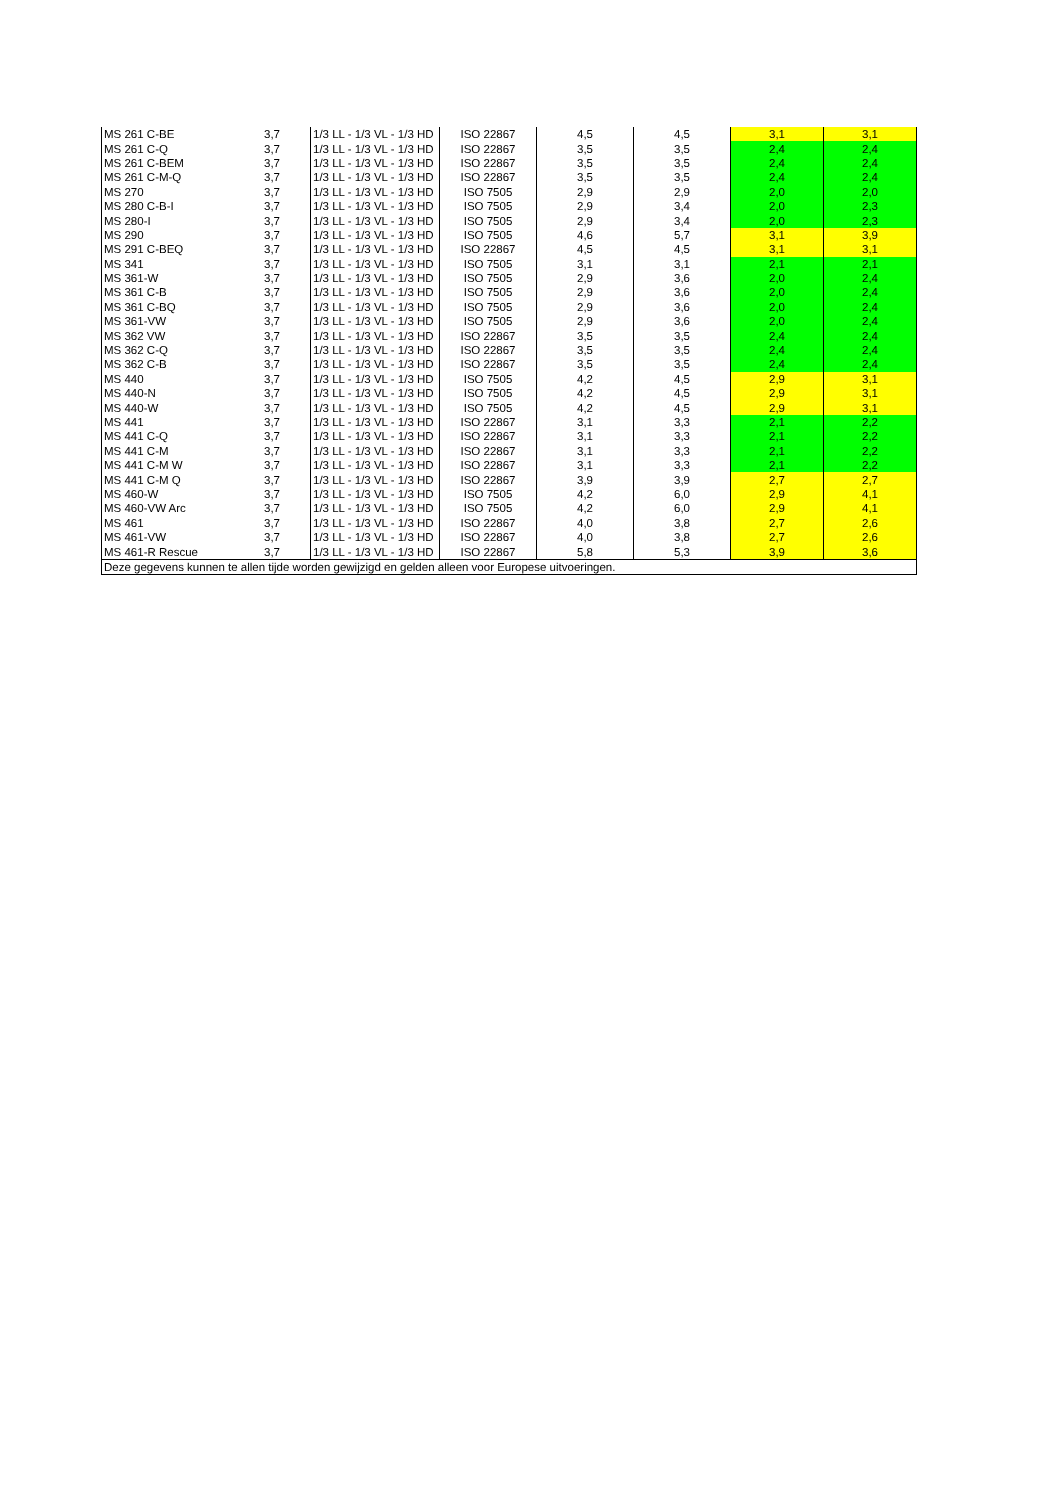| MS 261 C-BE | 3,7 | 1/3 LL - 1/3 VL - 1/3 HD | ISO 22867 | 4,5 | 4,5 | 3,1 | 3,1 |
| MS 261 C-Q | 3,7 | 1/3 LL - 1/3 VL - 1/3 HD | ISO 22867 | 3,5 | 3,5 | 2,4 | 2,4 |
| MS 261 C-BEM | 3,7 | 1/3 LL - 1/3 VL - 1/3 HD | ISO 22867 | 3,5 | 3,5 | 2,4 | 2,4 |
| MS 261 C-M-Q | 3,7 | 1/3 LL - 1/3 VL - 1/3 HD | ISO 22867 | 3,5 | 3,5 | 2,4 | 2,4 |
| MS 270 | 3,7 | 1/3 LL - 1/3 VL - 1/3 HD | ISO 7505 | 2,9 | 2,9 | 2,0 | 2,0 |
| MS 280 C-B-I | 3,7 | 1/3 LL - 1/3 VL - 1/3 HD | ISO 7505 | 2,9 | 3,4 | 2,0 | 2,3 |
| MS 280-I | 3,7 | 1/3 LL - 1/3 VL - 1/3 HD | ISO 7505 | 2,9 | 3,4 | 2,0 | 2,3 |
| MS 290 | 3,7 | 1/3 LL - 1/3 VL - 1/3 HD | ISO 7505 | 4,6 | 5,7 | 3,1 | 3,9 |
| MS 291 C-BEQ | 3,7 | 1/3 LL - 1/3 VL - 1/3 HD | ISO 22867 | 4,5 | 4,5 | 3,1 | 3,1 |
| MS 341 | 3,7 | 1/3 LL - 1/3 VL - 1/3 HD | ISO 7505 | 3,1 | 3,1 | 2,1 | 2,1 |
| MS 361-W | 3,7 | 1/3 LL - 1/3 VL - 1/3 HD | ISO 7505 | 2,9 | 3,6 | 2,0 | 2,4 |
| MS 361 C-B | 3,7 | 1/3 LL - 1/3 VL - 1/3 HD | ISO 7505 | 2,9 | 3,6 | 2,0 | 2,4 |
| MS 361 C-BQ | 3,7 | 1/3 LL - 1/3 VL - 1/3 HD | ISO 7505 | 2,9 | 3,6 | 2,0 | 2,4 |
| MS 361-VW | 3,7 | 1/3 LL - 1/3 VL - 1/3 HD | ISO 7505 | 2,9 | 3,6 | 2,0 | 2,4 |
| MS 362 VW | 3,7 | 1/3 LL - 1/3 VL - 1/3 HD | ISO 22867 | 3,5 | 3,5 | 2,4 | 2,4 |
| MS 362 C-Q | 3,7 | 1/3 LL - 1/3 VL - 1/3 HD | ISO 22867 | 3,5 | 3,5 | 2,4 | 2,4 |
| MS 362 C-B | 3,7 | 1/3 LL - 1/3 VL - 1/3 HD | ISO 22867 | 3,5 | 3,5 | 2,4 | 2,4 |
| MS 440 | 3,7 | 1/3 LL - 1/3 VL - 1/3 HD | ISO 7505 | 4,2 | 4,5 | 2,9 | 3,1 |
| MS 440-N | 3,7 | 1/3 LL - 1/3 VL - 1/3 HD | ISO 7505 | 4,2 | 4,5 | 2,9 | 3,1 |
| MS 440-W | 3,7 | 1/3 LL - 1/3 VL - 1/3 HD | ISO 7505 | 4,2 | 4,5 | 2,9 | 3,1 |
| MS 441 | 3,7 | 1/3 LL - 1/3 VL - 1/3 HD | ISO 22867 | 3,1 | 3,3 | 2,1 | 2,2 |
| MS 441 C-Q | 3,7 | 1/3 LL - 1/3 VL - 1/3 HD | ISO 22867 | 3,1 | 3,3 | 2,1 | 2,2 |
| MS 441 C-M | 3,7 | 1/3 LL - 1/3 VL - 1/3 HD | ISO 22867 | 3,1 | 3,3 | 2,1 | 2,2 |
| MS 441 C-M W | 3,7 | 1/3 LL - 1/3 VL - 1/3 HD | ISO 22867 | 3,1 | 3,3 | 2,1 | 2,2 |
| MS 441 C-M Q | 3,7 | 1/3 LL - 1/3 VL - 1/3 HD | ISO 22867 | 3,9 | 3,9 | 2,7 | 2,7 |
| MS 460-W | 3,7 | 1/3 LL - 1/3 VL - 1/3 HD | ISO 7505 | 4,2 | 6,0 | 2,9 | 4,1 |
| MS 460-VW Arc | 3,7 | 1/3 LL - 1/3 VL - 1/3 HD | ISO 7505 | 4,2 | 6,0 | 2,9 | 4,1 |
| MS 461 | 3,7 | 1/3 LL - 1/3 VL - 1/3 HD | ISO 22867 | 4,0 | 3,8 | 2,7 | 2,6 |
| MS 461-VW | 3,7 | 1/3 LL - 1/3 VL - 1/3 HD | ISO 22867 | 4,0 | 3,8 | 2,7 | 2,6 |
| MS 461-R Rescue | 3,7 | 1/3 LL - 1/3 VL - 1/3 HD | ISO 22867 | 5,8 | 5,3 | 3,9 | 3,6 |
| Deze gegevens kunnen te allen tijde worden gewijzigd en gelden alleen voor Europese uitvoeringen. | | | | | | | |